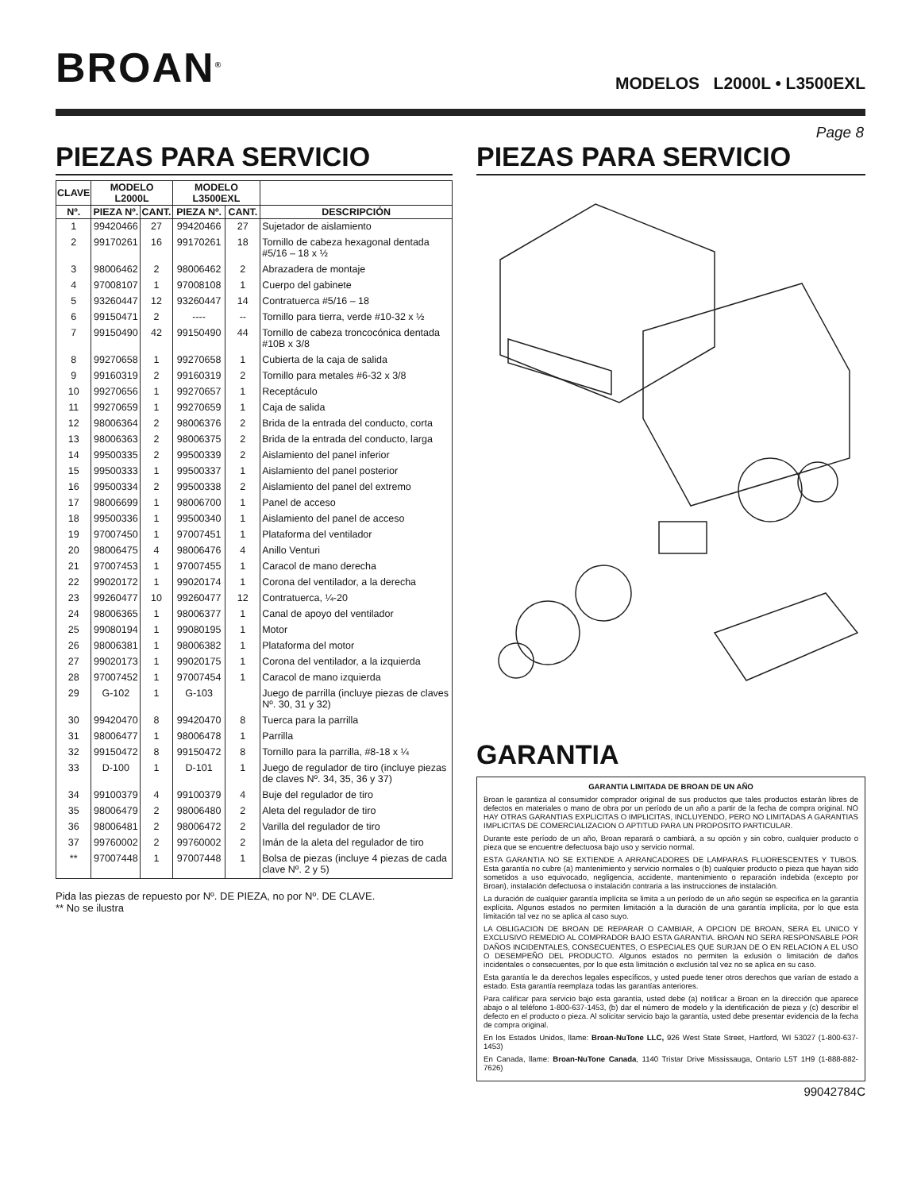BROAN<sup>®</sup>
MODELOS L2000L • L3500EXL
Page 8
PIEZAS PARA SERVICIO
| CLAVE | MODELO L2000L | | MODELO L3500EXL | | |
| --- | --- | --- | --- | --- | --- |
| Nº. | PIEZA Nº. | CANT. | PIEZA Nº. | CANT. | DESCRIPCIÓN |
| 1 | 99420466 | 27 | 99420466 | 27 | Sujetador de aislamiento |
| 2 | 99170261 | 16 | 99170261 | 18 | Tornillo de cabeza hexagonal dentada #5/16 – 18 x ½ |
| 3 | 98006462 | 2 | 98006462 | 2 | Abrazadera de montaje |
| 4 | 97008107 | 1 | 97008108 | 1 | Cuerpo del gabinete |
| 5 | 93260447 | 12 | 93260447 | 14 | Contratuerca #5/16 – 18 |
| 6 | 99150471 | 2 | ---- | -- | Tornillo para tierra, verde #10-32 x ½ |
| 7 | 99150490 | 42 | 99150490 | 44 | Tornillo de cabeza troncocónica dentada #10B x 3/8 |
| 8 | 99270658 | 1 | 99270658 | 1 | Cubierta de la caja de salida |
| 9 | 99160319 | 2 | 99160319 | 2 | Tornillo para metales #6-32 x 3/8 |
| 10 | 99270656 | 1 | 99270657 | 1 | Receptáculo |
| 11 | 99270659 | 1 | 99270659 | 1 | Caja de salida |
| 12 | 98006364 | 2 | 98006376 | 2 | Brida de la entrada del conducto, corta |
| 13 | 98006363 | 2 | 98006375 | 2 | Brida de la entrada del conducto, larga |
| 14 | 99500335 | 2 | 99500339 | 2 | Aislamiento del panel inferior |
| 15 | 99500333 | 1 | 99500337 | 1 | Aislamiento del panel posterior |
| 16 | 99500334 | 2 | 99500338 | 2 | Aislamiento del panel del extremo |
| 17 | 98006699 | 1 | 98006700 | 1 | Panel de acceso |
| 18 | 99500336 | 1 | 99500340 | 1 | Aislamiento del panel de acceso |
| 19 | 97007450 | 1 | 97007451 | 1 | Plataforma del ventilador |
| 20 | 98006475 | 4 | 98006476 | 4 | Anillo Venturi |
| 21 | 97007453 | 1 | 97007455 | 1 | Caracol de mano derecha |
| 22 | 99020172 | 1 | 99020174 | 1 | Corona del ventilador, a la derecha |
| 23 | 99260477 | 10 | 99260477 | 12 | Contratuerca, ¼-20 |
| 24 | 98006365 | 1 | 98006377 | 1 | Canal de apoyo del ventilador |
| 25 | 99080194 | 1 | 99080195 | 1 | Motor |
| 26 | 98006381 | 1 | 98006382 | 1 | Plataforma del motor |
| 27 | 99020173 | 1 | 99020175 | 1 | Corona del ventilador, a la izquierda |
| 28 | 97007452 | 1 | 97007454 | 1 | Caracol de mano izquierda |
| 29 | G-102 | 1 | G-103 | | Juego de parrilla (incluye piezas de claves Nº. 30, 31 y 32) |
| 30 | 99420470 | 8 | 99420470 | 8 | Tuerca para la parrilla |
| 31 | 98006477 | 1 | 98006478 | 1 | Parrilla |
| 32 | 99150472 | 8 | 99150472 | 8 | Tornillo para la parrilla, #8-18 x ¼ |
| 33 | D-100 | 1 | D-101 | 1 | Juego de regulador de tiro (incluye piezas de claves Nº. 34, 35, 36 y 37) |
| 34 | 99100379 | 4 | 99100379 | 4 | Buje del regulador de tiro |
| 35 | 98006479 | 2 | 98006480 | 2 | Aleta del regulador de tiro |
| 36 | 98006481 | 2 | 98006472 | 2 | Varilla del regulador de tiro |
| 37 | 99760002 | 2 | 99760002 | 2 | Imán de la aleta del regulador de tiro |
| ** | 97007448 | 1 | 97007448 | 1 | Bolsa de piezas (incluye 4 piezas de cada clave Nº. 2 y 5) |
Pida las piezas de repuesto por Nº. DE PIEZA, no por Nº. DE CLAVE.
** No se ilustra
PIEZAS PARA SERVICIO
GARANTIA
GARANTIA LIMITADA DE BROAN DE UN AÑO
Broan le garantiza al consumidor comprador original de sus productos que tales productos estarán libres de defectos en materiales o mano de obra por un período de un año a partir de la fecha de compra original. NO HAY OTRAS GARANTIAS EXPLICITAS O IMPLICITAS, INCLUYENDO, PERO NO LIMITADAS A GARANTIAS IMPLICITAS DE COMERCIALIZACION O APTITUD PARA UN PROPOSITO PARTICULAR.
Durante este período de un año, Broan reparará o cambiará, a su opción y sin cobro, cualquier producto o pieza que se encuentre defectuosa bajo uso y servicio normal.
ESTA GARANTIA NO SE EXTIENDE A ARRANCADORES DE LAMPARAS FLUORESCENTES Y TUBOS. Esta garantía no cubre (a) mantenimiento y servicio normales o (b) cualquier producto o pieza que hayan sido sometidos a uso equivocado, negligencia, accidente, mantenimiento o reparación indebida (excepto por Broan), instalación defectuosa o instalación contraria a las instrucciones de instalación.
La duración de cualquier garantía implícita se limita a un período de un año según se especifica en la garantía explícita. Algunos estados no permiten limitación a la duración de una garantía implícita, por lo que esta limitación tal vez no se aplica al caso suyo.
LA OBLIGACION DE BROAN DE REPARAR O CAMBIAR, A OPCION DE BROAN, SERA EL UNICO Y EXCLUSIVO REMEDIO AL COMPRADOR BAJO ESTA GARANTIA. BROAN NO SERA RESPONSABLE POR DAÑOS INCIDENTALES, CONSECUENTES, O ESPECIALES QUE SURJAN DE O EN RELACION A EL USO O DESEMPEÑO DEL PRODUCTO. Algunos estados no permiten la exlusión o limitación de daños incidentales o consecuentes, por lo que esta limitación o exclusión tal vez no se aplica en su caso.
Esta garantía le da derechos legales específicos, y usted puede tener otros derechos que varían de estado a estado. Esta garantía reemplaza todas las garantías anteriores.
Para calificar para servicio bajo esta garantía, usted debe (a) notificar a Broan en la dirección que aparece abajo o al teléfono 1-800-637-1453, (b) dar el número de modelo y la identificación de pieza y (c) describir el defecto en el producto o pieza. Al solicitar servicio bajo la garantía, usted debe presentar evidencia de la fecha de compra original.
En los Estados Unidos, llame: Broan-NuTone LLC, 926 West State Street, Hartford, WI 53027 (1-800-637-1453)
En Canada, llame: Broan-NuTone Canada, 1140 Tristar Drive Mississauga, Ontario L5T 1H9 (1-888-882-7626)
99042784C